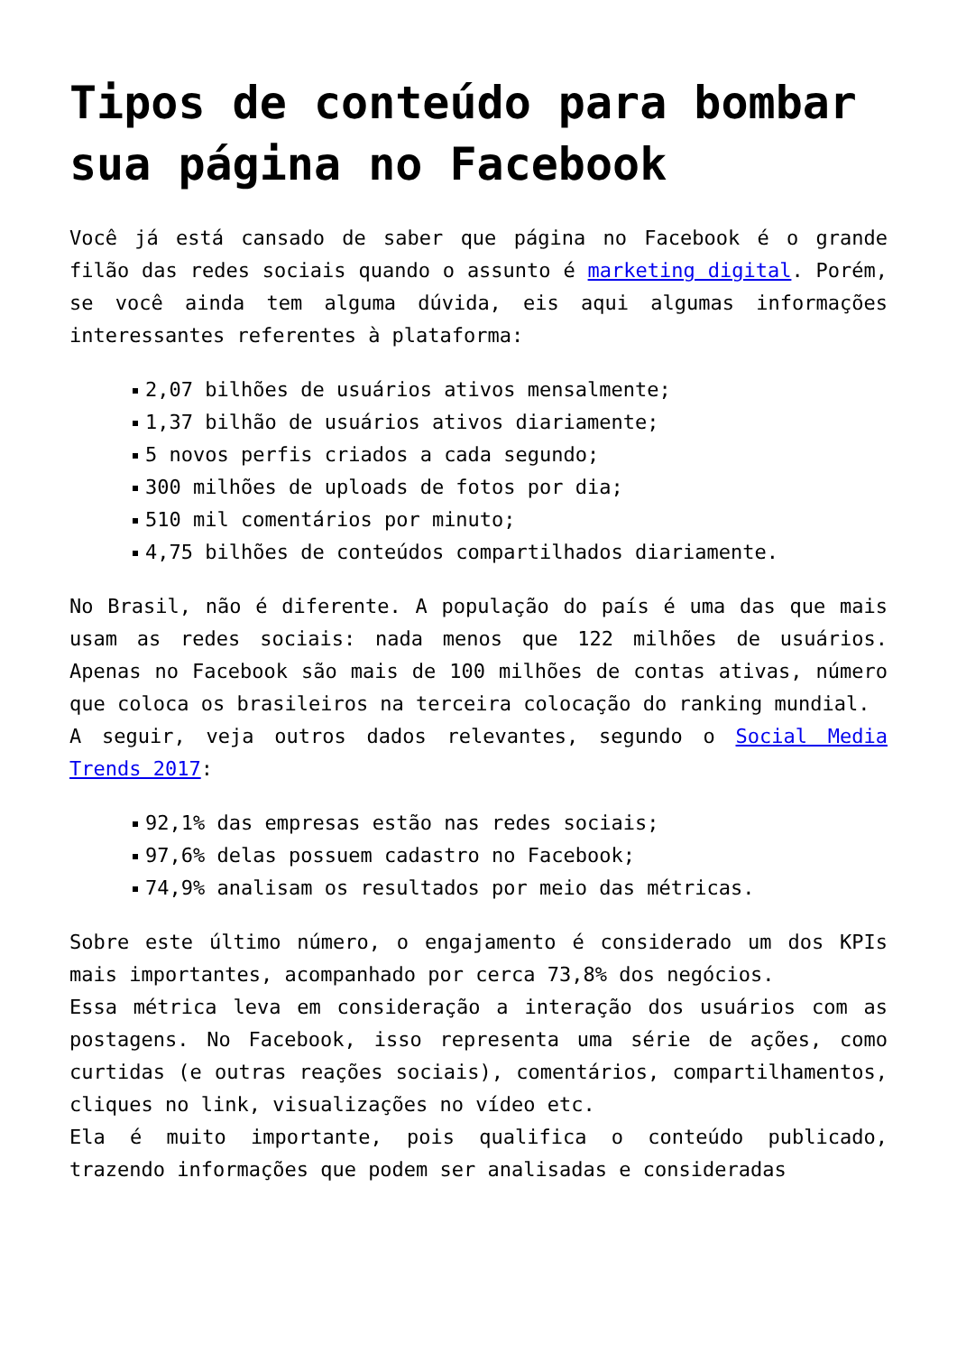Tipos de conteúdo para bombar sua página no Facebook
Você já está cansado de saber que página no Facebook é o grande filão das redes sociais quando o assunto é marketing digital. Porém, se você ainda tem alguma dúvida, eis aqui algumas informações interessantes referentes à plataforma:
2,07 bilhões de usuários ativos mensalmente;
1,37 bilhão de usuários ativos diariamente;
5 novos perfis criados a cada segundo;
300 milhões de uploads de fotos por dia;
510 mil comentários por minuto;
4,75 bilhões de conteúdos compartilhados diariamente.
No Brasil, não é diferente. A população do país é uma das que mais usam as redes sociais: nada menos que 122 milhões de usuários. Apenas no Facebook são mais de 100 milhões de contas ativas, número que coloca os brasileiros na terceira colocação do ranking mundial.
A seguir, veja outros dados relevantes, segundo o Social Media Trends 2017:
92,1% das empresas estão nas redes sociais;
97,6% delas possuem cadastro no Facebook;
74,9% analisam os resultados por meio das métricas.
Sobre este último número, o engajamento é considerado um dos KPIs mais importantes, acompanhado por cerca 73,8% dos negócios.
Essa métrica leva em consideração a interação dos usuários com as postagens. No Facebook, isso representa uma série de ações, como curtidas (e outras reações sociais), comentários, compartilhamentos, cliques no link, visualizações no vídeo etc.
Ela é muito importante, pois qualifica o conteúdo publicado, trazendo informações que podem ser analisadas e consideradas